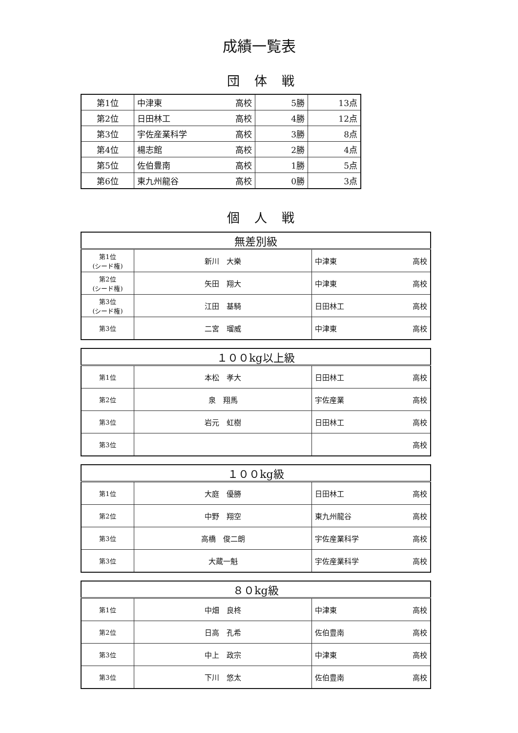成績一覧表
団体戦
| 第1位 | 中津東 高校 | 5勝 | 13点 |
| 第2位 | 日田林工 高校 | 4勝 | 12点 |
| 第3位 | 宇佐産業科学 高校 | 3勝 | 8点 |
| 第4位 | 楊志館 高校 | 2勝 | 4点 |
| 第5位 | 佐伯豊南 高校 | 1勝 | 5点 |
| 第6位 | 東九州龍谷 高校 | 0勝 | 3点 |
個人戦
| 無差別級 | | |
| --- | --- | --- |
| 第1位 (シード権) | 新川 大樂 | 中津東 高校 |
| 第2位 (シード権) | 矢田 翔大 | 中津東 高校 |
| 第3位 (シード権) | 江田 基騎 | 日田林工 高校 |
| 第3位 | 二宮 瑠威 | 中津東 高校 |
| １００kg以上級 | | |
| --- | --- | --- |
| 第1位 | 本松 孝大 | 日田林工 高校 |
| 第2位 | 泉 翔馬 | 宇佐産業 高校 |
| 第3位 | 岩元 虹樹 | 日田林工 高校 |
| 第3位 | | 高校 |
| １００kg級 | | |
| --- | --- | --- |
| 第1位 | 大庭 優勝 | 日田林工 高校 |
| 第2位 | 中野 翔空 | 東九州龍谷 高校 |
| 第3位 | 高橋 俊二朗 | 宇佐産業科学 高校 |
| 第3位 | 大蔵一魁 | 宇佐産業科学 高校 |
| ８０kg級 | | |
| --- | --- | --- |
| 第1位 | 中畑 良柊 | 中津東 高校 |
| 第2位 | 日高 孔希 | 佐伯豊南 高校 |
| 第3位 | 中上 政宗 | 中津東 高校 |
| 第3位 | 下川 悠太 | 佐伯豊南 高校 |